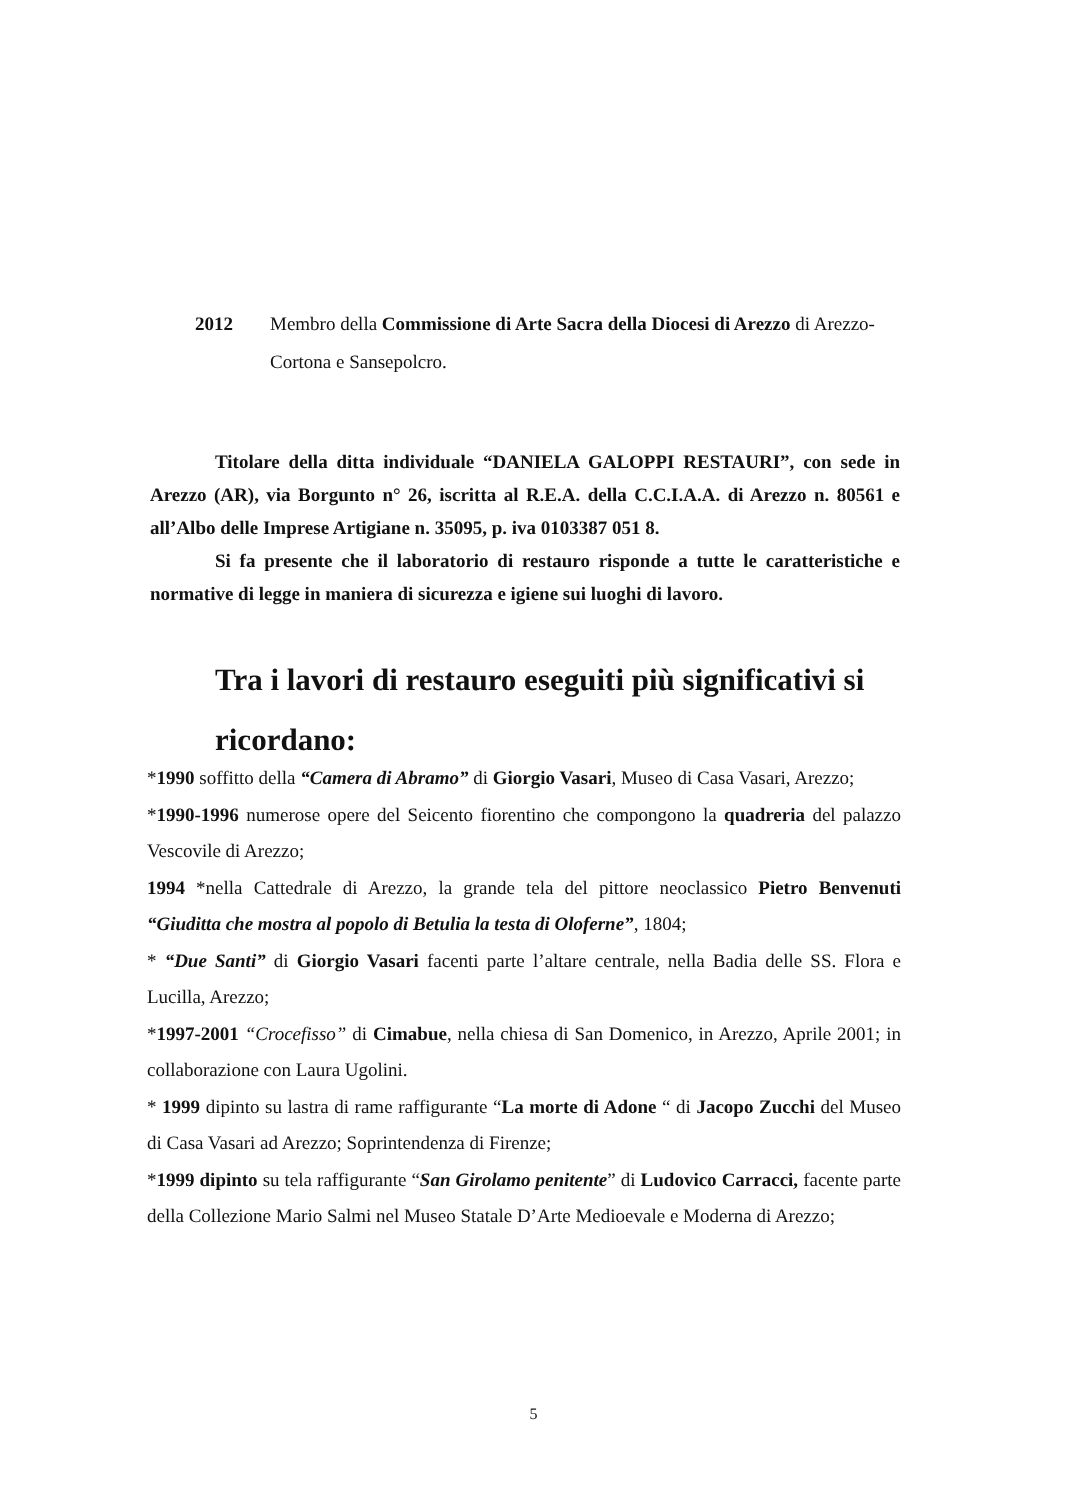2012 Membro della Commissione di Arte Sacra della Diocesi di Arezzo di Arezzo-Cortona e Sansepolcro.
Titolare della ditta individuale “DANIELA GALOPPI RESTAURI”, con sede in Arezzo (AR), via Borgunto n° 26, iscritta al R.E.A. della C.C.I.A.A. di Arezzo n. 80561 e all’Albo delle Imprese Artigiane n. 35095, p. iva 0103387 051 8.
Si fa presente che il laboratorio di restauro risponde a tutte le caratteristiche e normative di legge in maniera di sicurezza e igiene sui luoghi di lavoro.
Tra i lavori di restauro eseguiti più significativi si ricordano:
*1990 soffitto della “Camera di Abramo” di Giorgio Vasari, Museo di Casa Vasari, Arezzo;
*1990-1996 numerose opere del Seicento fiorentino che compongono la quadreria del palazzo Vescovile di Arezzo;
1994 *nella Cattedrale di Arezzo, la grande tela del pittore neoclassico Pietro Benvenuti “Giuditta che mostra al popolo di Betulia la testa di Oloferne”, 1804;
* “Due Santi” di Giorgio Vasari facenti parte l’altare centrale, nella Badia delle SS. Flora e Lucilla, Arezzo;
*1997-2001 “Crocefisso” di Cimabue, nella chiesa di San Domenico, in Arezzo, Aprile 2001; in collaborazione con Laura Ugolini.
* 1999 dipinto su lastra di rame raffigurante “La morte di Adone “ di Jacopo Zucchi del Museo di Casa Vasari ad Arezzo; Soprintendenza di Firenze;
*1999 dipinto su tela raffigurante “San Girolamo penitente” di Ludovico Carracci, facente parte della Collezione Mario Salmi nel Museo Statale D’Arte Medioevale e Moderna di Arezzo;
5